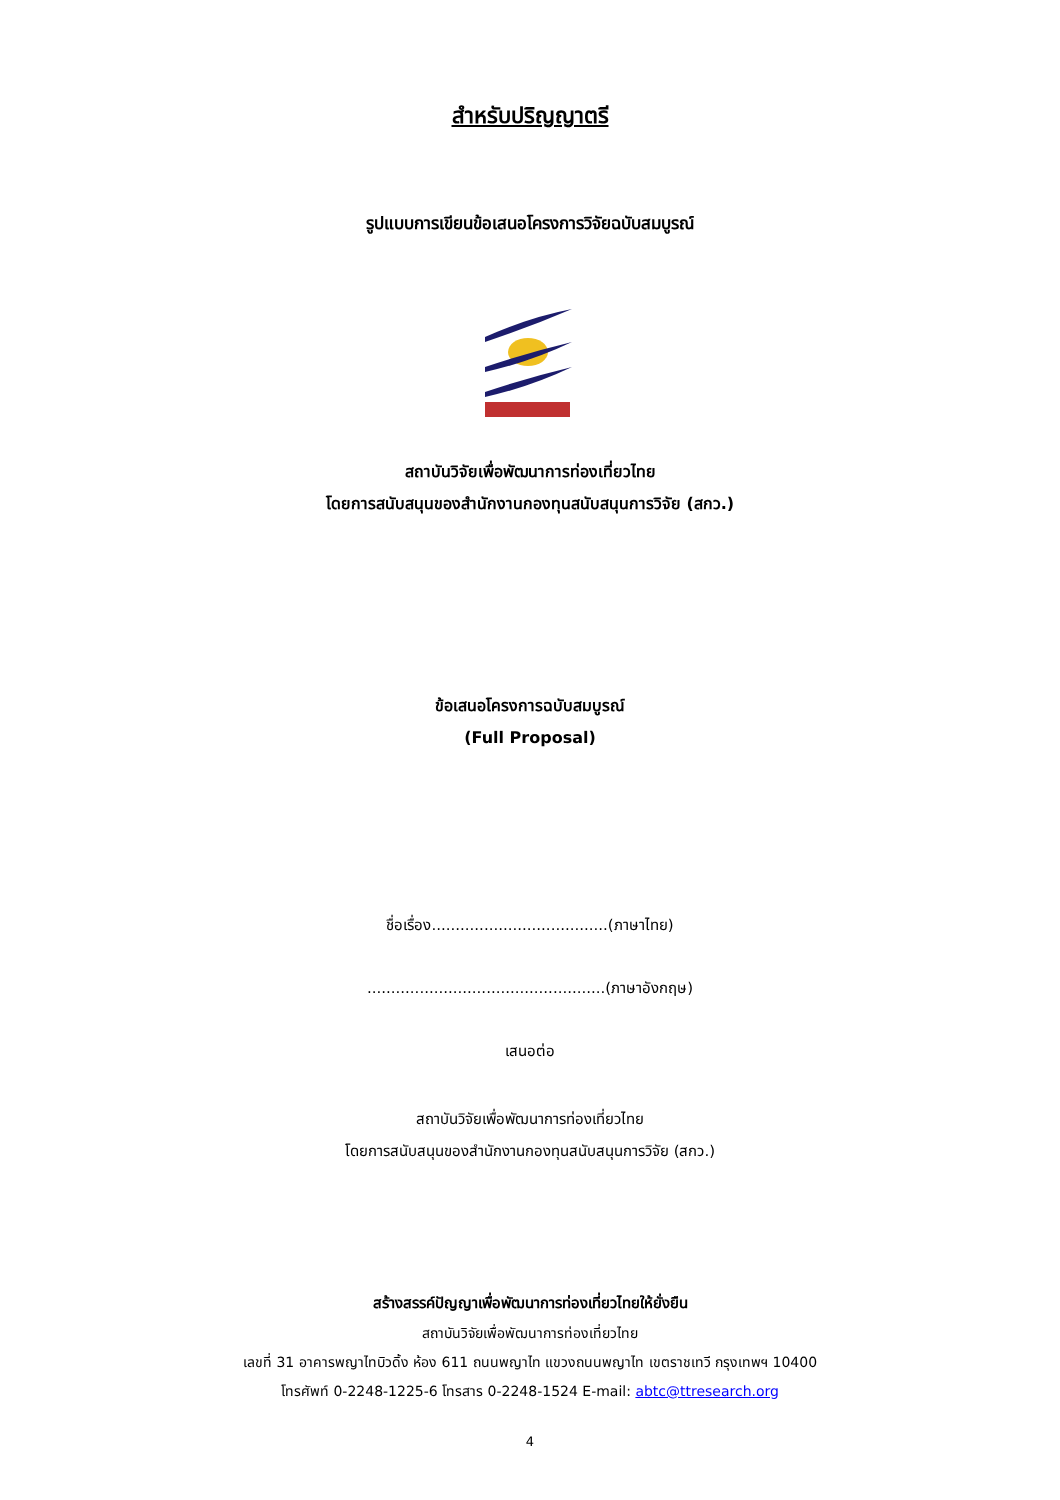สำหรับปริญญาตรี
รูปแบบการเขียนข้อเสนอโครงการวิจัยฉบับสมบูรณ์
สถาบันวิจัยเพื่อพัฒนาการท่องเที่ยวไทย
โดยการสนับสนุนของสำนักงานกองทุนสนับสนุนการวิจัย (สกว.)
ข้อเสนอโครงการฉบับสมบูรณ์
(Full Proposal)
ชื่อเรื่อง.....................................(ภาษาไทย)
..................................................(ภาษาอังกฤษ)
เสนอต่อ
สถาบันวิจัยเพื่อพัฒนาการท่องเที่ยวไทย
โดยการสนับสนุนของสำนักงานกองทุนสนับสนุนการวิจัย (สกว.)
สร้างสรรค์ปัญญาเพื่อพัฒนาการท่องเที่ยวไทยให้ยั่งยืน
สถาบันวิจัยเพื่อพัฒนาการท่องเที่ยวไทย
เลขที่ 31 อาคารพญาไทบิวดิ้ง ห้อง 611 ถนนพญาไท แขวงถนนพญาไท เขตราชเทวี กรุงเทพฯ 10400
โทรศัพท์ 0-2248-1225-6 โทรสาร 0-2248-1524 E-mail: abtc@ttresearch.org
4